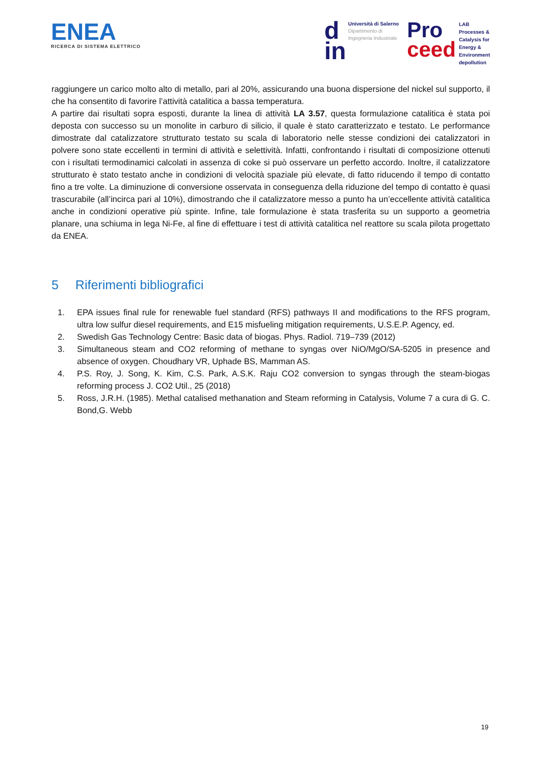ENEA
RICERCA DI SISTEMA ELETTRICO
d
in
Università di Salerno
Dipartimento di
Ingegneria Industriale
Pro
ceed
LAB
Processes &
Catalysis for
Energy &
Environment
depollution
raggiungere un carico molto alto di metallo, pari al 20%, assicurando una buona dispersione del nickel sul supporto, il che ha consentito di favorire l’attività catalitica a bassa temperatura.
A partire dai risultati sopra esposti, durante la linea di attività LA 3.57, questa formulazione catalitica è stata poi deposta con successo su un monolite in carburo di silicio, il quale è stato caratterizzato e testato. Le performance dimostrate dal catalizzatore strutturato testato su scala di laboratorio nelle stesse condizioni dei catalizzatori in polvere sono state eccellenti in termini di attività e selettività. Infatti, confrontando i risultati di composizione ottenuti con i risultati termodinamici calcolati in assenza di coke si può osservare un perfetto accordo. Inoltre, il catalizzatore strutturato è stato testato anche in condizioni di velocità spaziale più elevate, di fatto riducendo il tempo di contatto fino a tre volte. La diminuzione di conversione osservata in conseguenza della riduzione del tempo di contatto è quasi trascurabile (all’incirca pari al 10%), dimostrando che il catalizzatore messo a punto ha un’eccellente attività catalitica anche in condizioni operative più spinte. Infine, tale formulazione è stata trasferita su un supporto a geometria planare, una schiuma in lega Ni-Fe, al fine di effettuare i test di attività catalitica nel reattore su scala pilota progettato da ENEA.
5 Riferimenti bibliografici
1. EPA issues final rule for renewable fuel standard (RFS) pathways II and modifications to the RFS program, ultra low sulfur diesel requirements, and E15 misfueling mitigation requirements, U.S.E.P. Agency, ed.
2. Swedish Gas Technology Centre: Basic data of biogas. Phys. Radiol. 719–739 (2012)
3. Simultaneous steam and CO2 reforming of methane to syngas over NiO/MgO/SA-5205 in presence and absence of oxygen. Choudhary VR, Uphade BS, Mamman AS.
4. P.S. Roy, J. Song, K. Kim, C.S. Park, A.S.K. Raju CO2 conversion to syngas through the steam-biogas reforming process J. CO2 Util., 25 (2018)
5. Ross, J.R.H. (1985). Methal catalised methanation and Steam reforming in Catalysis, Volume 7 a cura di G. C. Bond,G. Webb
19